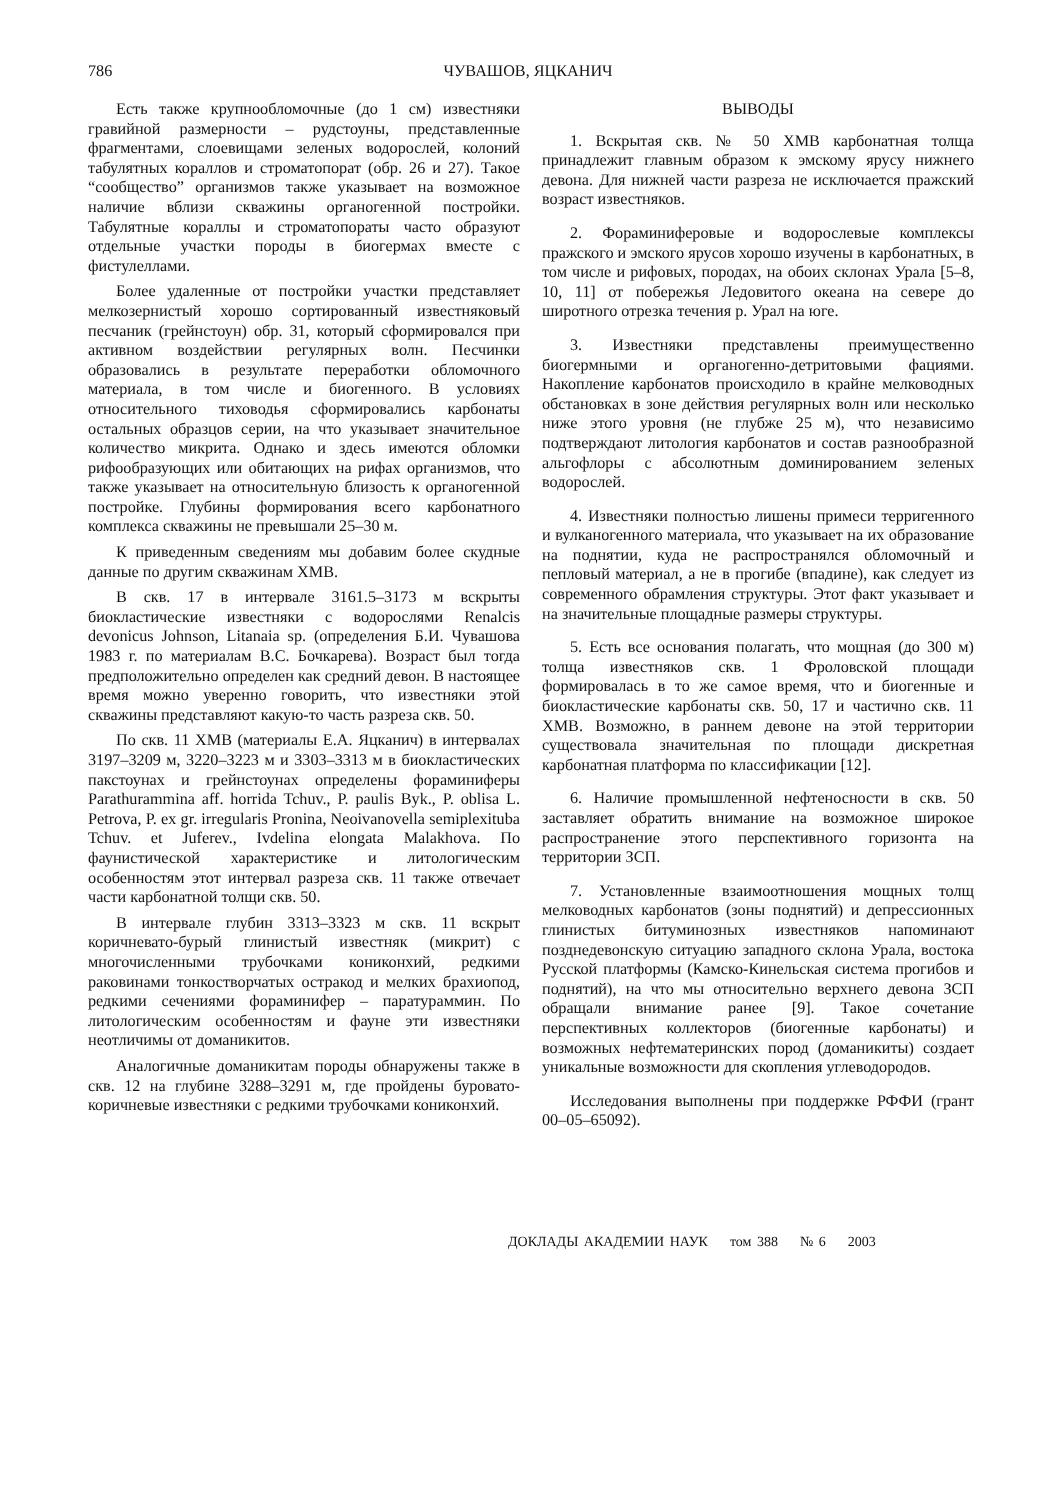786 ЧУВАШОВ, ЯЦКАНИЧ
Есть также крупнообломочные (до 1 см) известняки гравийной размерности – рудстоуны, представленные фрагментами, слоевищами зеленых водорослей, колоний табулятных кораллов и строматопорат (обр. 26 и 27). Такое “сообщество” организмов также указывает на возможное наличие вблизи скважины органогенной постройки. Табулятные кораллы и строматопораты часто образуют отдельные участки породы в биогермах вместе с фистулеллами.
Более удаленные от постройки участки представляет мелкозернистый хорошо сортированный известняковый песчаник (грейнстоун) обр. 31, который сформировался при активном воздействии регулярных волн. Песчинки образовались в результате переработки обломочного материала, в том числе и биогенного. В условиях относительного тиховодья сформировались карбонаты остальных образцов серии, на что указывает значительное количество микрита. Однако и здесь имеются обломки рифообразующих или обитающих на рифах организмов, что также указывает на относительную близость к органогенной постройке. Глубины формирования всего карбонатного комплекса скважины не превышали 25–30 м.
К приведенным сведениям мы добавим более скудные данные по другим скважинам ХМВ.
В скв. 17 в интервале 3161.5–3173 м вскрыты биокластические известняки с водорослями Renalcis devonicus Johnson, Litanaia sp. (определения Б.И. Чувашова 1983 г. по материалам В.С. Бочкарева). Возраст был тогда предположительно определен как средний девон. В настоящее время можно уверенно говорить, что известняки этой скважины представляют какую-то часть разреза скв. 50.
По скв. 11 ХМВ (материалы Е.А. Яцканич) в интервалах 3197–3209 м, 3220–3223 м и 3303–3313 м в биокластических пакстоунах и грейнстоунах определены фораминиферы Parathurammina aff. horrida Tchuv., P. paulis Byk., P. oblisa L. Petrova, P. ex gr. irregularis Pronina, Neoivanovella semiplexituba Tchuv. et Juferev., Ivdelina elongata Malakhova. По фаунистической характеристике и литологическим особенностям этот интервал разреза скв. 11 также отвечает части карбонатной толщи скв. 50.
В интервале глубин 3313–3323 м скв. 11 вскрыт коричневато-бурый глинистый известняк (микрит) с многочисленными трубочками кониконхий, редкими раковинами тонкостворчатых остракод и мелких брахиопод, редкими сечениями фораминифер – паратураммин. По литологическим особенностям и фауне эти известняки неотличимы от доманикитов.
Аналогичные доманикитам породы обнаружены также в скв. 12 на глубине 3288–3291 м, где пройдены буровато-коричневые известняки с редкими трубочками кониконхий.
ВЫВОДЫ
1. Вскрытая скв. № 50 ХМВ карбонатная толща принадлежит главным образом к эмскому ярусу нижнего девона. Для нижней части разреза не исключается пражский возраст известняков.
2. Фораминиферовые и водорослевые комплексы пражского и эмского ярусов хорошо изучены в карбонатных, в том числе и рифовых, породах, на обоих склонах Урала [5–8, 10, 11] от побережья Ледовитого океана на севере до широтного отрезка течения р. Урал на юге.
3. Известняки представлены преимущественно биогермными и органогенно-детритовыми фациями. Накопление карбонатов происходило в крайне мелководных обстановках в зоне действия регулярных волн или несколько ниже этого уровня (не глубже 25 м), что независимо подтверждают литология карбонатов и состав разнообразной альгофлоры с абсолютным доминированием зеленых водорослей.
4. Известняки полностью лишены примеси терригенного и вулканогенного материала, что указывает на их образование на поднятии, куда не распространялся обломочный и пепловый материал, а не в прогибе (впадине), как следует из современного обрамления структуры. Этот факт указывает и на значительные площадные размеры структуры.
5. Есть все основания полагать, что мощная (до 300 м) толща известняков скв. 1 Фроловской площади формировалась в то же самое время, что и биогенные и биокластические карбонаты скв. 50, 17 и частично скв. 11 ХМВ. Возможно, в раннем девоне на этой территории существовала значительная по площади дискретная карбонатная платформа по классификации [12].
6. Наличие промышленной нефтеносности в скв. 50 заставляет обратить внимание на возможное широкое распространение этого перспективного горизонта на территории ЗСП.
7. Установленные взаимоотношения мощных толщ мелководных карбонатов (зоны поднятий) и депрессионных глинистых битуминозных известняков напоминают позднедевонскую ситуацию западного склона Урала, востока Русской платформы (Камско-Кинельская система прогибов и поднятий), на что мы относительно верхнего девона ЗСП обращали внимание ранее [9]. Такое сочетание перспективных коллекторов (биогенные карбонаты) и возможных нефтематеринских пород (доманикиты) создает уникальные возможности для скопления углеводородов.
Исследования выполнены при поддержке РФФИ (грант 00–05–65092).
ДОКЛАДЫ АКАДЕМИИ НАУК том 388 № 6 2003